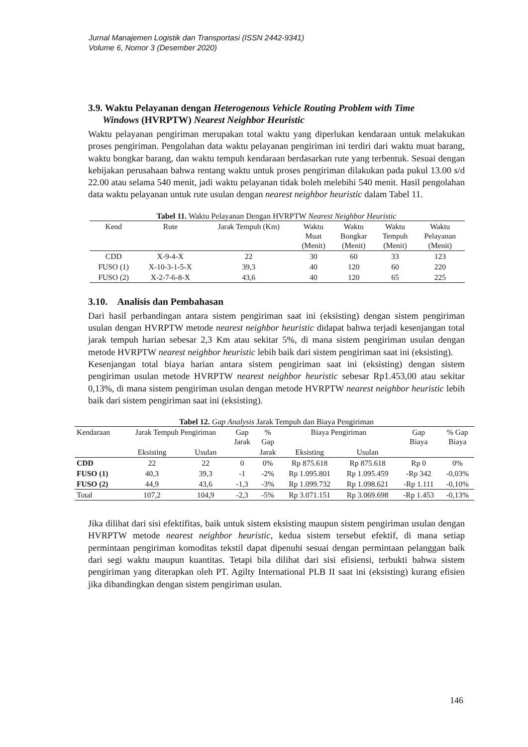Jurnal Manajemen Logistik dan Transportasi (ISSN 2442-9341)
Volume 6, Nomor 3 (Desember 2020)
3.9. Waktu Pelayanan dengan Heterogenous Vehicle Routing Problem with Time
Windows (HVRPTW) Nearest Neighbor Heuristic
Waktu pelayanan pengiriman merupakan total waktu yang diperlukan kendaraan untuk melakukan proses pengiriman. Pengolahan data waktu pelayanan pengiriman ini terdiri dari waktu muat barang, waktu bongkar barang, dan waktu tempuh kendaraan berdasarkan rute yang terbentuk. Sesuai dengan kebijakan perusahaan bahwa rentang waktu untuk proses pengiriman dilakukan pada pukul 13.00 s/d 22.00 atau selama 540 menit, jadi waktu pelayanan tidak boleh melebihi 540 menit. Hasil pengolahan data waktu pelayanan untuk rute usulan dengan nearest neighbor heuristic dalam Tabel 11.
Tabel 11. Waktu Pelayanan Dengan HVRPTW Nearest Neighbor Heuristic
| Kend | Rute | Jarak Tempuh (Km) | Waktu Muat (Menit) | Waktu Bongkar (Menit) | Waktu Tempuh (Menit) | Waktu Pelayanan (Menit) |
| --- | --- | --- | --- | --- | --- | --- |
| CDD | X-9-4-X | 22 | 30 | 60 | 33 | 123 |
| FUSO (1) | X-10-3-1-5-X | 39,3 | 40 | 120 | 60 | 220 |
| FUSO (2) | X-2-7-6-8-X | 43,6 | 40 | 120 | 65 | 225 |
3.10. Analisis dan Pembahasan
Dari hasil perbandingan antara sistem pengiriman saat ini (eksisting) dengan sistem pengiriman usulan dengan HVRPTW metode nearest neighbor heuristic didapat bahwa terjadi kesenjangan total jarak tempuh harian sebesar 2,3 Km atau sekitar 5%, di mana sistem pengiriman usulan dengan metode HVRPTW nearest neighbor heuristic lebih baik dari sistem pengiriman saat ini (eksisting).
Kesenjangan total biaya harian antara sistem pengiriman saat ini (eksisting) dengan sistem pengiriman usulan metode HVRPTW nearest neighbor heuristic sebesar Rp1.453,00 atau sekitar 0,13%, di mana sistem pengiriman usulan dengan metode HVRPTW nearest neighbor heuristic lebih baik dari sistem pengiriman saat ini (eksisting).
Tabel 12. Gap Analysis Jarak Tempuh dan Biaya Pengiriman
| Kendaraan | Jarak Tempuh Pengiriman | | Gap Jarak | % Gap | Biaya Pengiriman | | Gap Biaya | % Gap Biaya |
| --- | --- | --- | --- | --- | --- | --- | --- | --- |
| | Eksisting | Usulan | | Jarak | Eksisting | Usulan | | |
| CDD | 22 | 22 | 0 | 0% | Rp 875.618 | Rp 875.618 | Rp 0 | 0% |
| FUSO (1) | 40,3 | 39,3 | -1 | -2% | Rp 1.095.801 | Rp 1.095.459 | -Rp 342 | -0,03% |
| FUSO (2) | 44,9 | 43,6 | -1,3 | -3% | Rp 1.099.732 | Rp 1.098.621 | -Rp 1.111 | -0,10% |
| Total | 107,2 | 104,9 | -2,3 | -5% | Rp 3.071.151 | Rp 3.069.698 | -Rp 1.453 | -0,13% |
Jika dilihat dari sisi efektifitas, baik untuk sistem eksisting maupun sistem pengiriman usulan dengan HVRPTW metode nearest neighbor heuristic, kedua sistem tersebut efektif, di mana setiap permintaan pengiriman komoditas tekstil dapat dipenuhi sesuai dengan permintaan pelanggan baik dari segi waktu maupun kuantitas. Tetapi bila dilihat dari sisi efisiensi, terbukti bahwa sistem pengiriman yang diterapkan oleh PT. Agilty International PLB II saat ini (eksisting) kurang efisien jika dibandingkan dengan sistem pengiriman usulan.
146